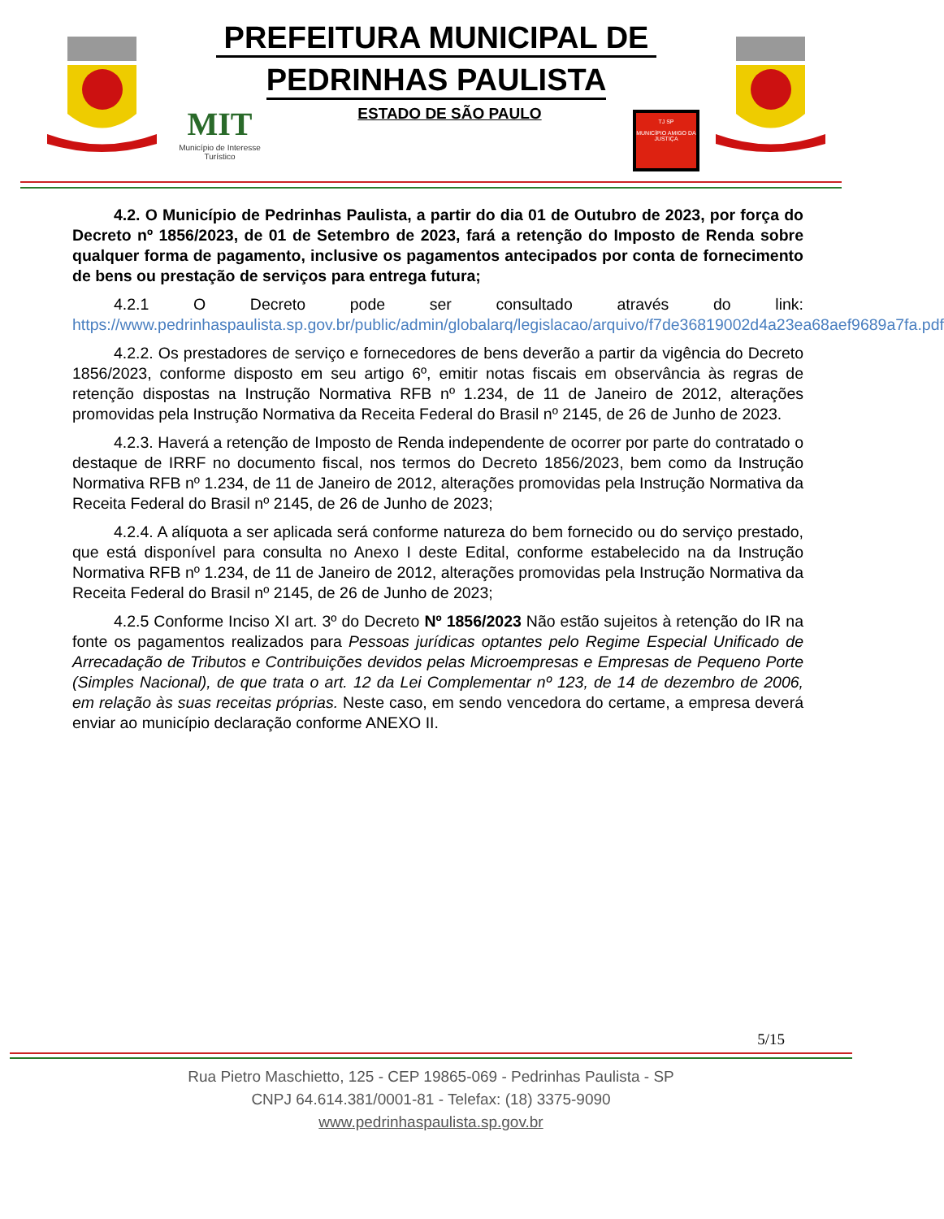PREFEITURA MUNICIPAL DE
PEDRINHAS PAULISTA
MIT
Município de Interesse Turístico
ESTADO DE SÃO PAULO
TJ SP
MUNICÍPIO AMIGO DA JUSTIÇA
4.2. O Município de Pedrinhas Paulista, a partir do dia 01 de Outubro de 2023, por força do Decreto nº 1856/2023, de 01 de Setembro de 2023, fará a retenção do Imposto de Renda sobre qualquer forma de pagamento, inclusive os pagamentos antecipados por conta de fornecimento de bens ou prestação de serviços para entrega futura;
4.2.1 O Decreto pode ser consultado através do link: https://www.pedrinhaspaulista.sp.gov.br/public/admin/globalarq/legislacao/arquivo/f7de36819002d4a23ea68aef9689a7fa.pdf
4.2.2. Os prestadores de serviço e fornecedores de bens deverão a partir da vigência do Decreto 1856/2023, conforme disposto em seu artigo 6º, emitir notas fiscais em observância às regras de retenção dispostas na Instrução Normativa RFB nº 1.234, de 11 de Janeiro de 2012, alterações promovidas pela Instrução Normativa da Receita Federal do Brasil nº 2145, de 26 de Junho de 2023.
4.2.3. Haverá a retenção de Imposto de Renda independente de ocorrer por parte do contratado o destaque de IRRF no documento fiscal, nos termos do Decreto 1856/2023, bem como da Instrução Normativa RFB nº 1.234, de 11 de Janeiro de 2012, alterações promovidas pela Instrução Normativa da Receita Federal do Brasil nº 2145, de 26 de Junho de 2023;
4.2.4. A alíquota a ser aplicada será conforme natureza do bem fornecido ou do serviço prestado, que está disponível para consulta no Anexo I deste Edital, conforme estabelecido na da Instrução Normativa RFB nº 1.234, de 11 de Janeiro de 2012, alterações promovidas pela Instrução Normativa da Receita Federal do Brasil nº 2145, de 26 de Junho de 2023;
4.2.5 Conforme Inciso XI art. 3º do Decreto Nº 1856/2023 Não estão sujeitos à retenção do IR na fonte os pagamentos realizados para Pessoas jurídicas optantes pelo Regime Especial Unificado de Arrecadação de Tributos e Contribuições devidos pelas Microempresas e Empresas de Pequeno Porte (Simples Nacional), de que trata o art. 12 da Lei Complementar nº 123, de 14 de dezembro de 2006, em relação às suas receitas próprias. Neste caso, em sendo vencedora do certame, a empresa deverá enviar ao município declaração conforme ANEXO II.
5/15
Rua Pietro Maschietto, 125 - CEP 19865-069 - Pedrinhas Paulista - SP
CNPJ 64.614.381/0001-81 - Telefax: (18) 3375-9090
www.pedrinhaspaulista.sp.gov.br